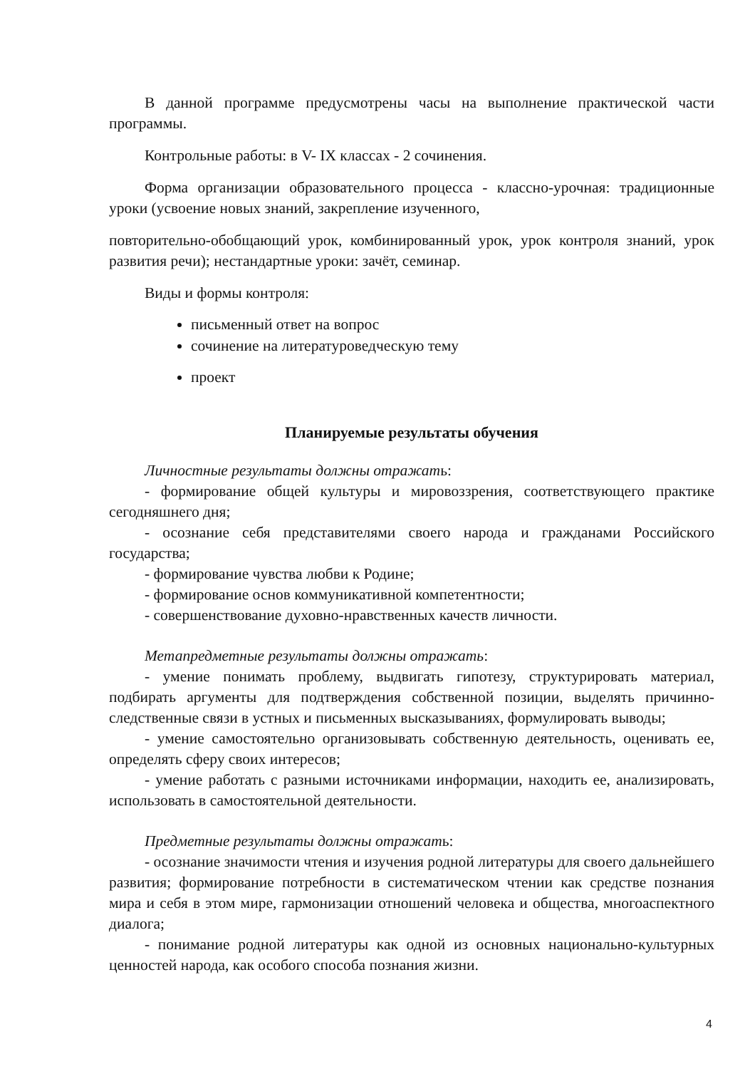В данной программе предусмотрены часы на выполнение практической части программы.
Контрольные работы: в V- IX классах - 2 сочинения.
Форма организации образовательного процесса - классно-урочная: традиционные уроки (усвоение новых знаний, закрепление изученного,
повторительно-обобщающий урок, комбинированный урок, урок контроля знаний, урок развития речи); нестандартные уроки: зачёт, семинар.
Виды и формы контроля:
письменный ответ на вопрос
сочинение на литературоведческую тему
проект
Планируемые результаты обучения
Личностные результаты должны отражать:
- формирование общей культуры и мировоззрения, соответствующего практике сегодняшнего дня;
- осознание себя представителями своего народа и гражданами Российского государства;
- формирование чувства любви к Родине;
- формирование основ коммуникативной компетентности;
- совершенствование духовно-нравственных качеств личности.
Метапредметные результаты должны отражать:
- умение понимать проблему, выдвигать гипотезу, структурировать материал, подбирать аргументы для подтверждения собственной позиции, выделять причинно-следственные связи в устных и письменных высказываниях, формулировать выводы;
- умение самостоятельно организовывать собственную деятельность, оценивать ее, определять сферу своих интересов;
- умение работать с разными источниками информации, находить ее, анализировать, использовать в самостоятельной деятельности.
Предметные результаты должны отражать:
- осознание значимости чтения и изучения родной литературы для своего дальнейшего развития; формирование потребности в систематическом чтении как средстве познания мира и себя в этом мире, гармонизации отношений человека и общества, многоаспектного диалога;
- понимание родной литературы как одной из основных национально-культурных ценностей народа, как особого способа познания жизни.
4